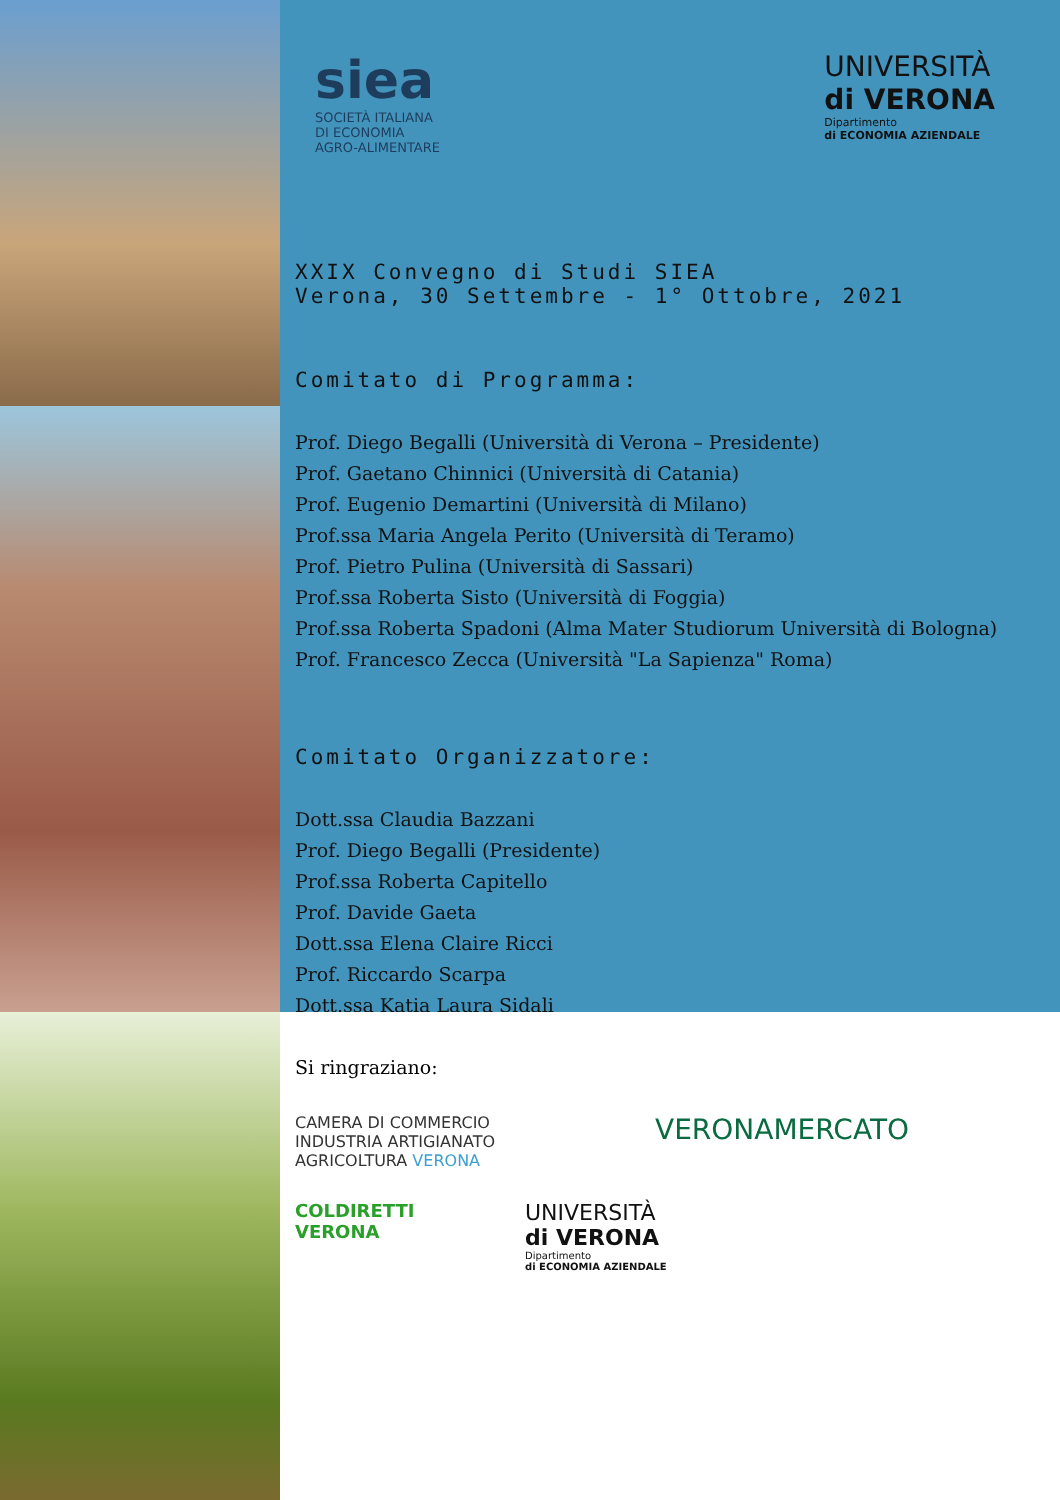siea
SOCIETÀ ITALIANA
DI ECONOMIA
AGRO-ALIMENTARE
UNIVERSITÀ
di VERONA
Dipartimento
di ECONOMIA AZIENDALE
XXIX Convegno di Studi SIEA
Verona, 30 Settembre - 1° Ottobre, 2021
Comitato di Programma:
Prof. Diego Begalli (Università di Verona – Presidente)
Prof. Gaetano Chinnici (Università di Catania)
Prof. Eugenio Demartini (Università di Milano)
Prof.ssa Maria Angela Perito (Università di Teramo)
Prof. Pietro Pulina (Università di Sassari)
Prof.ssa Roberta Sisto (Università di Foggia)
Prof.ssa Roberta Spadoni (Alma Mater Studiorum Università di Bologna)
Prof. Francesco Zecca (Università "La Sapienza" Roma)
Comitato Organizzatore:
Dott.ssa Claudia Bazzani
Prof. Diego Begalli (Presidente)
Prof.ssa Roberta Capitello
Prof. Davide Gaeta
Dott.ssa Elena Claire Ricci
Prof. Riccardo Scarpa
Dott.ssa Katia Laura Sidali
Si ringraziano:
CAMERA DI COMMERCIO
INDUSTRIA ARTIGIANATO
AGRICOLTURA VERONA
VERONAMERCATO
COLDIRETTI
VERONA
UNIVERSITÀ
di VERONA
Dipartimento
di ECONOMIA AZIENDALE